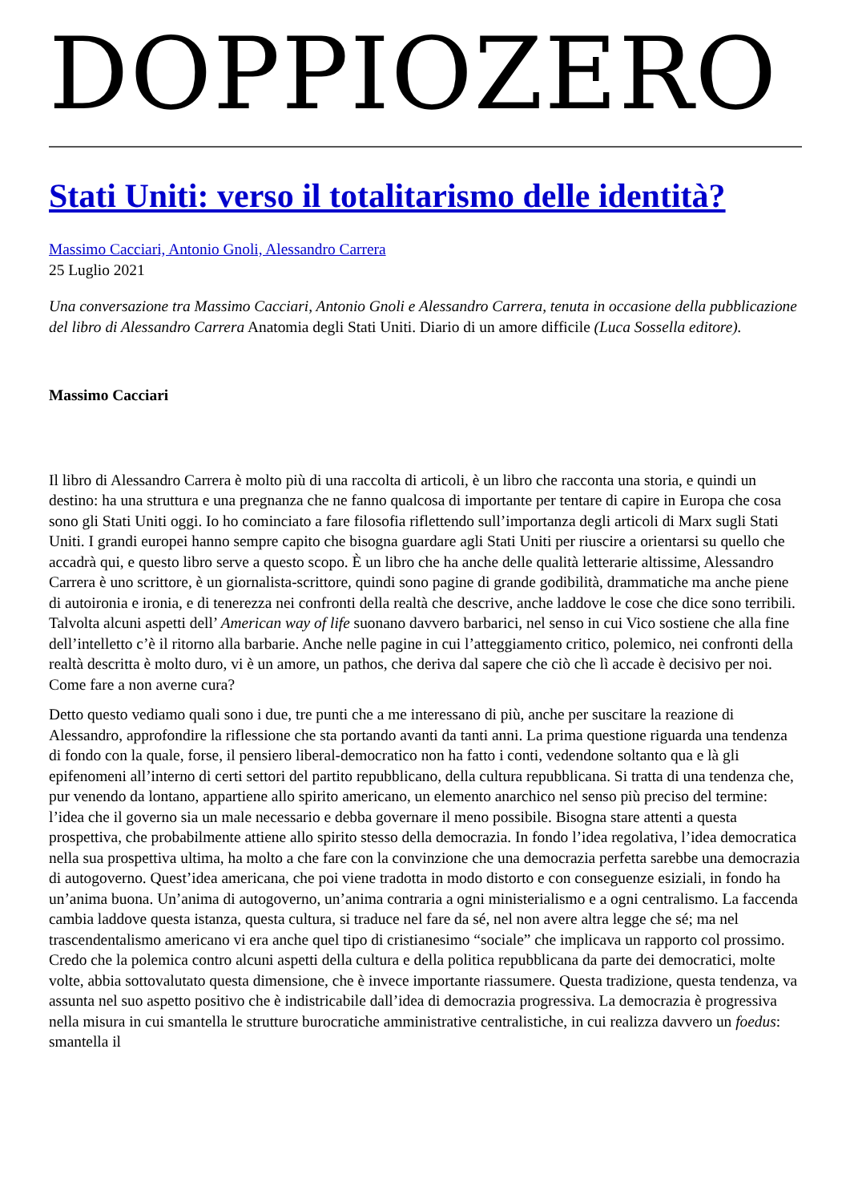DOPPIOZERO
Stati Uniti: verso il totalitarismo delle identità?
Massimo Cacciari, Antonio Gnoli, Alessandro Carrera
25 Luglio 2021
Una conversazione tra Massimo Cacciari, Antonio Gnoli e Alessandro Carrera, tenuta in occasione della pubblicazione del libro di Alessandro Carrera Anatomia degli Stati Uniti. Diario di un amore difficile (Luca Sossella editore).
Massimo Cacciari
Il libro di Alessandro Carrera è molto più di una raccolta di articoli, è un libro che racconta una storia, e quindi un destino: ha una struttura e una pregnanza che ne fanno qualcosa di importante per tentare di capire in Europa che cosa sono gli Stati Uniti oggi. Io ho cominciato a fare filosofia riflettendo sull’importanza degli articoli di Marx sugli Stati Uniti. I grandi europei hanno sempre capito che bisogna guardare agli Stati Uniti per riuscire a orientarsi su quello che accadrà qui, e questo libro serve a questo scopo. È un libro che ha anche delle qualità letterarie altissime, Alessandro Carrera è uno scrittore, è un giornalista-scrittore, quindi sono pagine di grande godibilità, drammatiche ma anche piene di autoironia e ironia, e di tenerezza nei confronti della realtà che descrive, anche laddove le cose che dice sono terribili. Talvolta alcuni aspetti dell’ American way of life suonano davvero barbarici, nel senso in cui Vico sostiene che alla fine dell’intelletto c’è il ritorno alla barbarie. Anche nelle pagine in cui l’atteggiamento critico, polemico, nei confronti della realtà descritta è molto duro, vi è un amore, un pathos, che deriva dal sapere che ciò che lì accade è decisivo per noi. Come fare a non averne cura?
Detto questo vediamo quali sono i due, tre punti che a me interessano di più, anche per suscitare la reazione di Alessandro, approfondire la riflessione che sta portando avanti da tanti anni. La prima questione riguarda una tendenza di fondo con la quale, forse, il pensiero liberal-democratico non ha fatto i conti, vedendone soltanto qua e là gli epifenomeni all’interno di certi settori del partito repubblicano, della cultura repubblicana. Si tratta di una tendenza che, pur venendo da lontano, appartiene allo spirito americano, un elemento anarchico nel senso più preciso del termine: l’idea che il governo sia un male necessario e debba governare il meno possibile. Bisogna stare attenti a questa prospettiva, che probabilmente attiene allo spirito stesso della democrazia. In fondo l’idea regolativa, l’idea democratica nella sua prospettiva ultima, ha molto a che fare con la convinzione che una democrazia perfetta sarebbe una democrazia di autogoverno. Quest’idea americana, che poi viene tradotta in modo distorto e con conseguenze esiziali, in fondo ha un’anima buona. Un’anima di autogoverno, un’anima contraria a ogni ministerialismo e a ogni centralismo. La faccenda cambia laddove questa istanza, questa cultura, si traduce nel fare da sé, nel non avere altra legge che sé; ma nel trascendentalismo americano vi era anche quel tipo di cristianesimo “sociale” che implicava un rapporto col prossimo. Credo che la polemica contro alcuni aspetti della cultura e della politica repubblicana da parte dei democratici, molte volte, abbia sottovalutato questa dimensione, che è invece importante riassumere. Questa tradizione, questa tendenza, va assunta nel suo aspetto positivo che è indistricabile dall’idea di democrazia progressiva. La democrazia è progressiva nella misura in cui smantella le strutture burocratiche amministrative centralistiche, in cui realizza davvero un foedus: smantella il